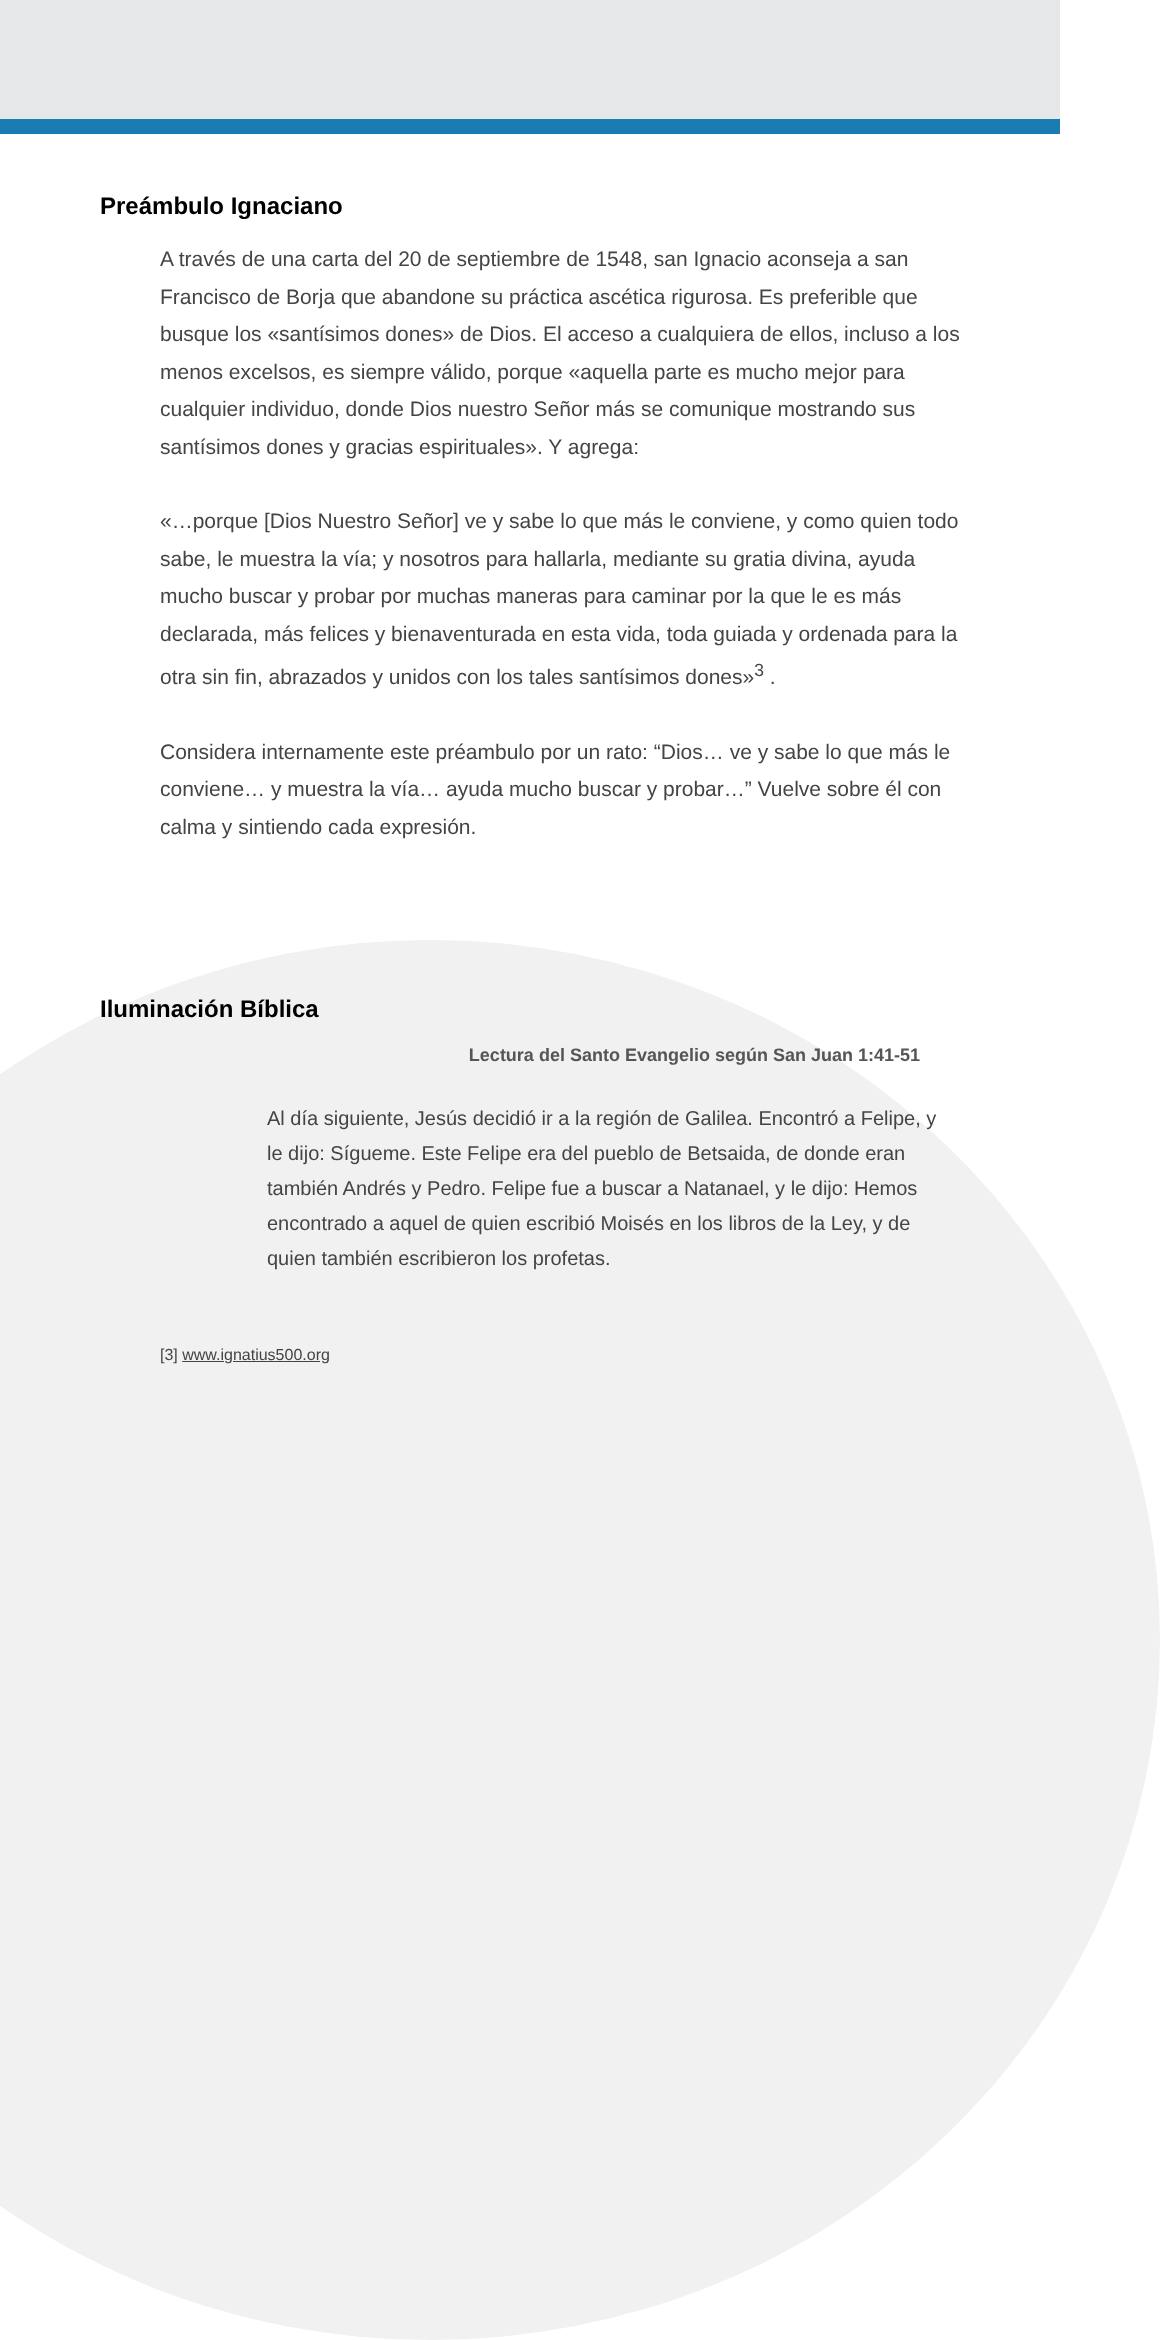Preámbulo Ignaciano
A través de una carta del 20 de septiembre de 1548, san Ignacio aconseja a san Francisco de Borja que abandone su práctica ascética rigurosa. Es preferible que busque los «santísimos dones» de Dios. El acceso a cualquiera de ellos, incluso a los menos excelsos, es siempre válido, porque «aquella parte es mucho mejor para cualquier individuo, donde Dios nuestro Señor más se comunique mostrando sus santísimos dones y gracias espirituales». Y agrega:
«…porque [Dios Nuestro Señor] ve y sabe lo que más le conviene, y como quien todo sabe, le muestra la vía; y nosotros para hallarla, mediante su gratia divina, ayuda mucho buscar y probar por muchas maneras para caminar por la que le es más declarada, más felices y bienaventurada en esta vida, toda guiada y ordenada para la otra sin fin, abrazados y unidos con los tales santísimos dones»<sup>3</sup> .
Considera internamente este préambulo por un rato: “Dios… ve y sabe lo que más le conviene… y muestra la vía… ayuda mucho buscar y probar…” Vuelve sobre él con calma y sintiendo cada expresión.
Iluminación Bíblica
Lectura del Santo Evangelio según San Juan 1:41-51
Al día siguiente, Jesús decidió ir a la región de Galilea. Encontró a Felipe, y le dijo: Sígueme. Este Felipe era del pueblo de Betsaida, de donde eran también Andrés y Pedro. Felipe fue a buscar a Natanael, y le dijo: Hemos encontrado a aquel de quien escribió Moisés en los libros de la Ley, y de quien también escribieron los profetas.
[3] www.ignatius500.org